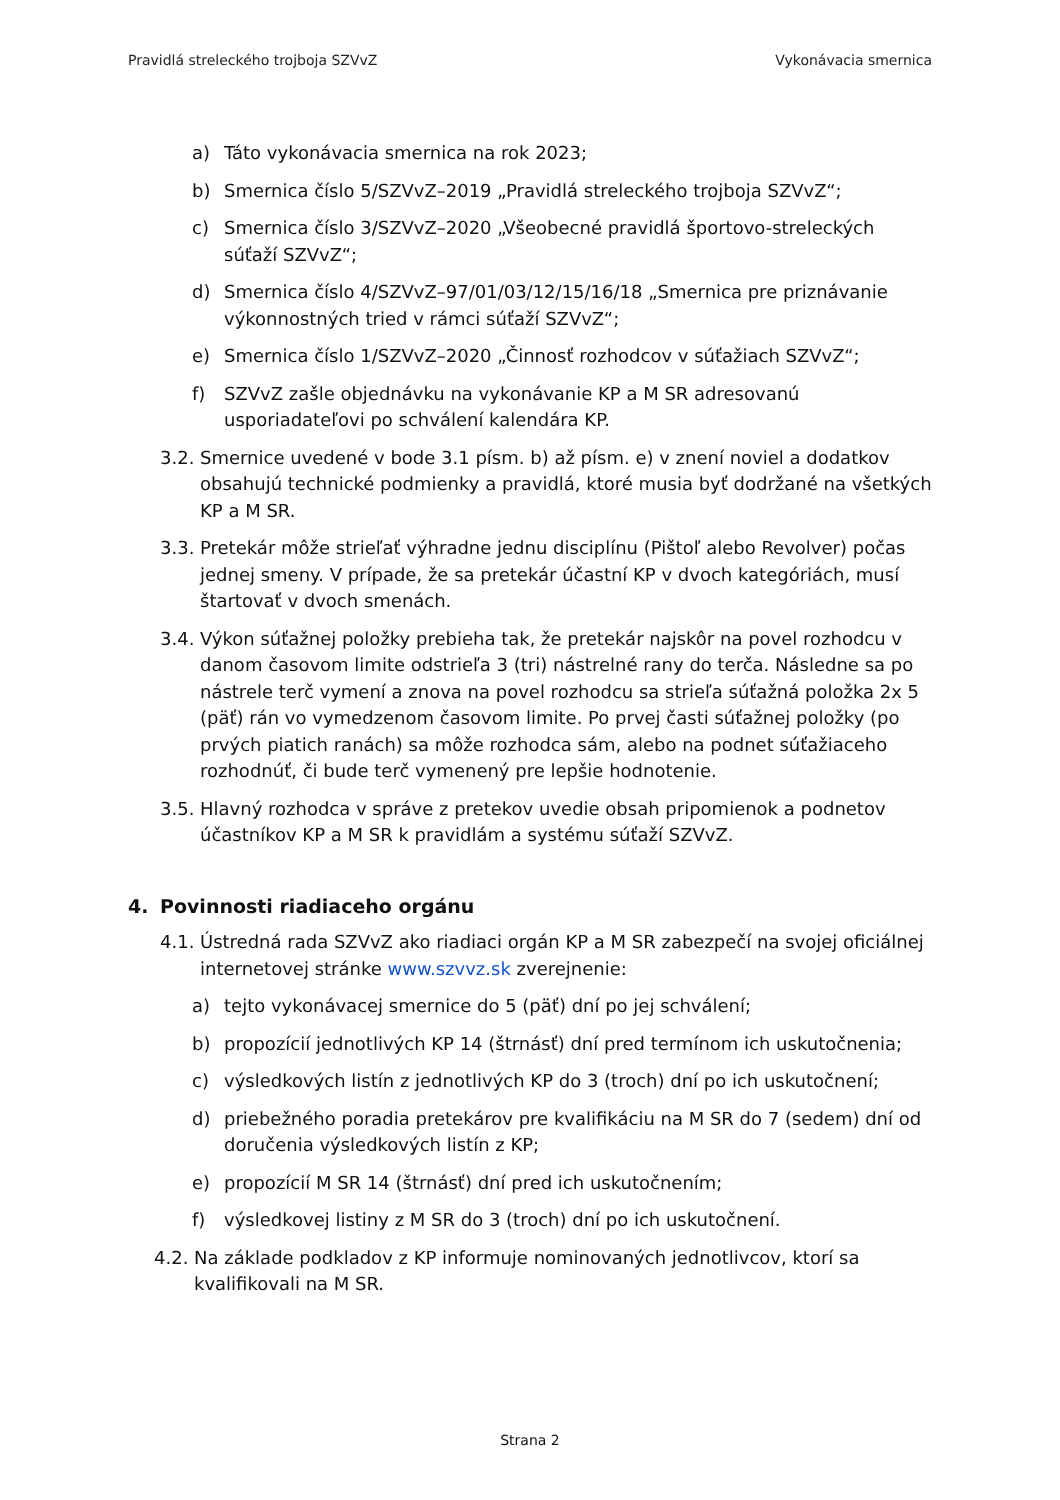Pravidlá streleckého trojboja SZVvZ Vykonávacia smernica
a) Táto vykonávacia smernica na rok 2023;
b) Smernica číslo 5/SZVvZ–2019 „Pravidlá streleckého trojboja SZVvZ“;
c) Smernica číslo 3/SZVvZ–2020 „Všeobecné pravidlá športovo-streleckých súťaží SZVvZ“;
d) Smernica číslo 4/SZVvZ–97/01/03/12/15/16/18 „Smernica pre priznávanie výkonnostných tried v rámci súťaží SZVvZ“;
e) Smernica číslo 1/SZVvZ–2020 „Činnosť rozhodcov v súťažiach SZVvZ“;
f) SZVvZ zašle objednávku na vykonávanie KP a M SR adresovanú usporiadateľovi po schválení kalendára KP.
3.2. Smernice uvedené v bode 3.1 písm. b) až písm. e) v znení noviel a dodatkov obsahujú technické podmienky a pravidlá, ktoré musia byť dodržané na všetkých KP a M SR.
3.3. Pretekár môže strieľať výhradne jednu disciplínu (Pištoľ alebo Revolver) počas jednej smeny. V prípade, že sa pretekár účastní KP v dvoch kategóriách, musí štartovať v dvoch smenách.
3.4. Výkon súťažnej položky prebieha tak, že pretekár najskôr na povel rozhodcu v danom časovom limite odstrieľa 3 (tri) nástrelné rany do terča. Následne sa po nástrele terč vymení a znova na povel rozhodcu sa strieľa súťažná položka 2x 5 (päť) rán vo vymedzenom časovom limite. Po prvej časti súťažnej položky (po prvých piatich ranách) sa môže rozhodca sám, alebo na podnet súťažiaceho rozhodnúť, či bude terč vymenený pre lepšie hodnotenie.
3.5. Hlavný rozhodca v správe z pretekov uvedie obsah pripomienok a podnetov účastníkov KP a M SR k pravidlám a systému súťaží SZVvZ.
4. Povinnosti riadiaceho orgánu
4.1. Ústredná rada SZVvZ ako riadiaci orgán KP a M SR zabezpečí na svojej oficiálnej internetovej stránke www.szvvz.sk zverejnenie:
a) tejto vykonávacej smernice do 5 (päť) dní po jej schválení;
b) propozícií jednotlivých KP 14 (štrnásť) dní pred termínom ich uskutočnenia;
c) výsledkových listín z jednotlivých KP do 3 (troch) dní po ich uskutočnení;
d) priebežného poradia pretekárov pre kvalifikáciu na M SR do 7 (sedem) dní od doručenia výsledkových listín z KP;
e) propozícií M SR 14 (štrnásť) dní pred ich uskutočnením;
f) výsledkovej listiny z M SR do 3 (troch) dní po ich uskutočnení.
4.2. Na základe podkladov z KP informuje nominovaných jednotlivcov, ktorí sa kvalifikovali na M SR.
Strana 2